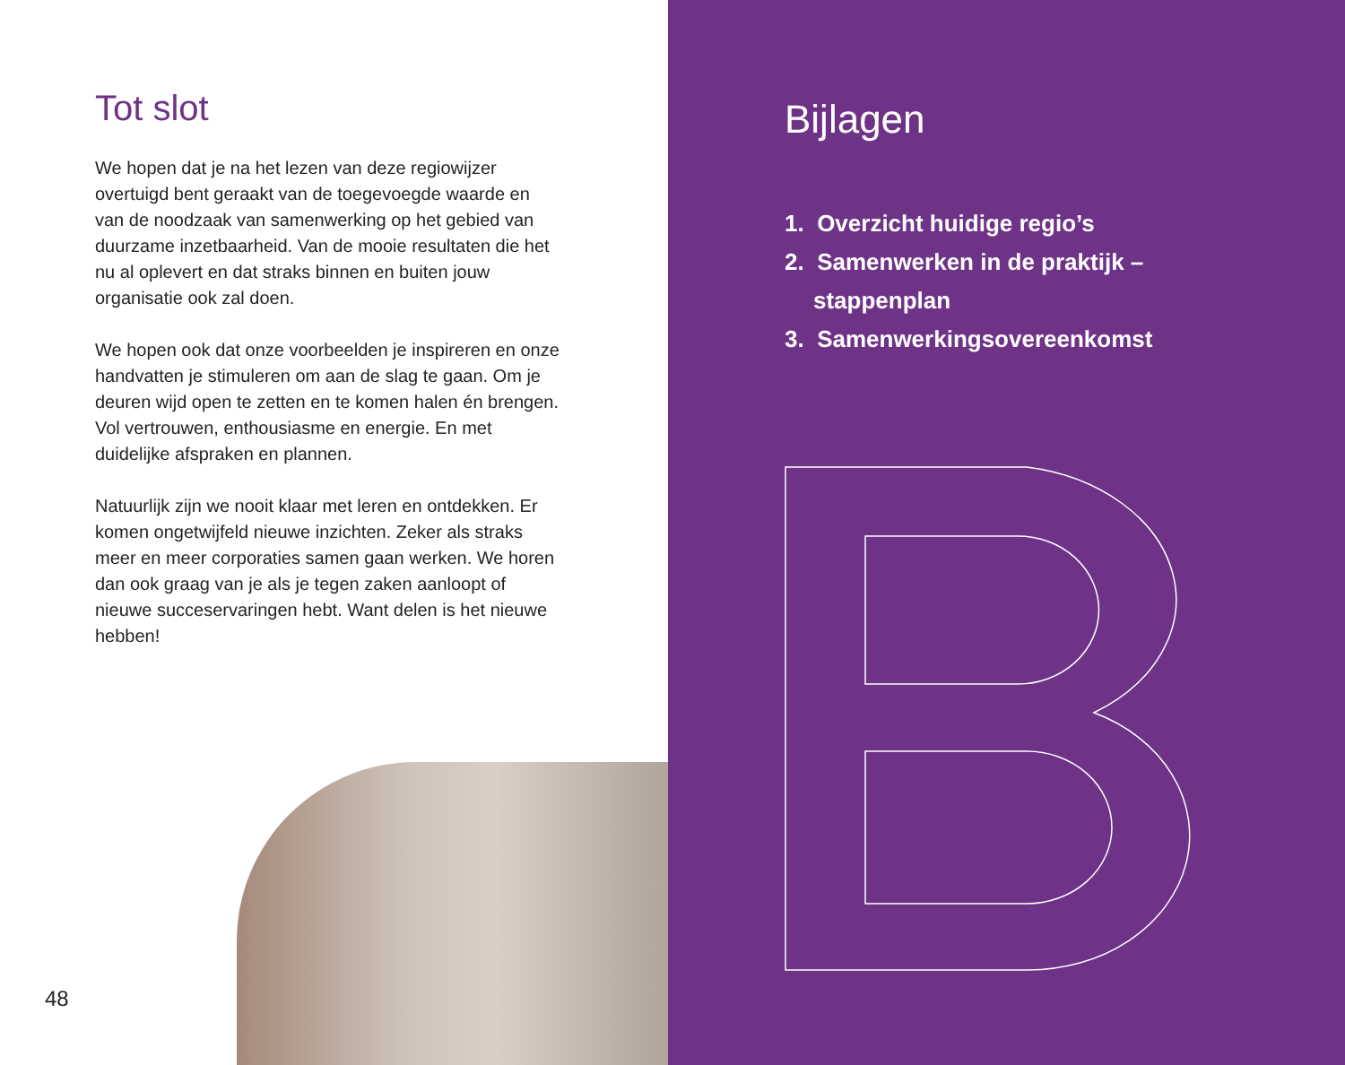Tot slot
We hopen dat je na het lezen van deze regiowijzer overtuigd bent geraakt van de toegevoegde waarde en van de noodzaak van samenwerking op het gebied van duurzame inzetbaarheid. Van de mooie resultaten die het nu al oplevert en dat straks binnen en buiten jouw organisatie ook zal doen.
We hopen ook dat onze voorbeelden je inspireren en onze handvatten je stimuleren om aan de slag te gaan. Om je deuren wijd open te zetten en te komen halen én brengen. Vol vertrouwen, enthousiasme en energie. En met duidelijke afspraken en plannen.
Natuurlijk zijn we nooit klaar met leren en ontdekken. Er komen ongetwijfeld nieuwe inzichten. Zeker als straks meer en meer corporaties samen gaan werken. We horen dan ook graag van je als je tegen zaken aanloopt of nieuwe succeservaringen hebt. Want delen is het nieuwe hebben!
48
Bijlagen
1. Overzicht huidige regio’s
2. Samenwerken in de praktijk – stappenplan
3. Samenwerkingsovereenkomst